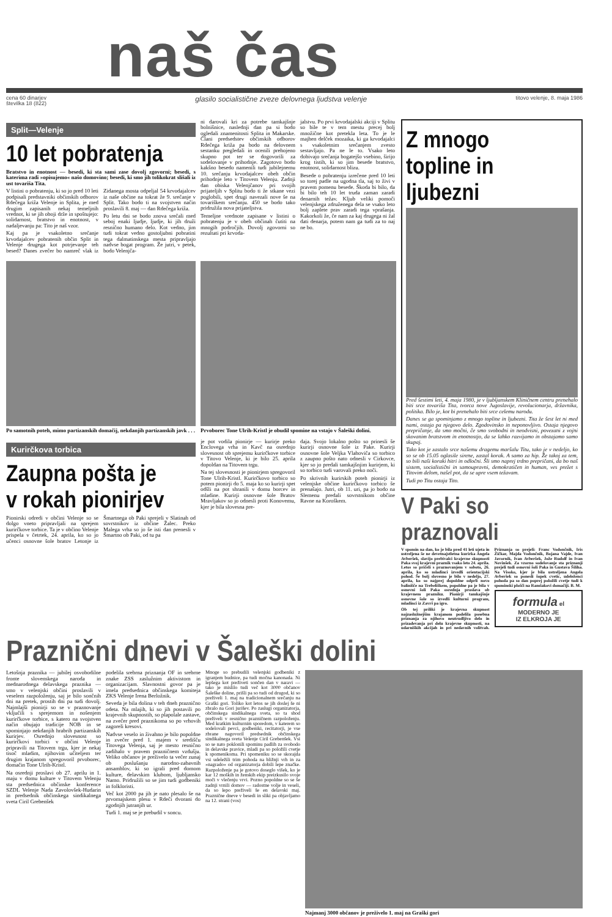naš čas
cena 60 dinarjev
številka 18 (822) glasilo socialistične zveze delovnega ljudstva velenje titovo velenje, 8. maja 1986
Split—Velenje
10 let pobratenja
Bratstvo in enotnost — besedi, ki sta sami zase dovolj zgovorni; besedi, s katerima radi »opisujemo« našo domovino; besedi, ki smo jih tolikokrat slišali iz ust tovariša Tita.
V listini o pobratenju, ki so jo pred 10 leti podpisali predstavniki občinskih odborov Rdečega križa Velenje in Splita, je med drugim zapisanih nekaj temeljnih vrednot, ki se jih oboji drže in spoštujejo: solidarnost, bratstvo in enotnost, v nadaljevanju pa: Tito je naš vzor.
Kaj pa je vsakoletno srečanje krvodajalcev pobratenih občin Split in Velenje drugega kot potrjevanje teh besed? Danes zvečer bo namreč vlak iz Zidanega mosta odpeljal 54 krvodajalcev iz naše občine na tokrat že 9. srečanje v Split. Tako bodo ti na svojstven način proslavili 8. maj — dan Rdečega križa.
Po letu dni se bodo znova srečali med seboj enaki ljudje, ljudje, ki jih druži resnično humano delo. Kot vedno, jim tudi tokrat vedno gostoljubni pobratini tega dalmatinskega mesta pripravljajo nadvse bogat program. Že jutri, v petek, bodo Velenjča-
ni darovali kri za potrebe tamkajšnje bolnišnice, naslednji dan pa si bodo ogledali znamenitosti Splita in Makarske. Člani predsedstev občinskih odborov Rdečega križa pa bodo na delovnem sestanku pregledali in ocenili prehojeno skupno pot ter se dogovorili za sodelovanje v prihodnje. Zagotovo bodo kakšno besedo namenili tudi jubilejnemu 10. srečanju krvodajalcev obeh občin prihodnje leto v Titovem Velenju. Zadnji dan obiska Velenjčanov pri svojih prijateljih v Splitu bodo ti že stkane vezi poglobili, spet drugi navezali nove še na tovariškem srečanju. 450 se bodo tako pridružila nova prijateljstva.
Temeljne vrednote zapisane v listini o pobratenju je v obeh občinah čutiti na mnogih področjih. Dovolj zgovorni so rezultati pri krvoda-
jalstvu. Po prvi krvodajalski akciji v Splitu so bile te v tem mestu precej bolj množične kot pretekla leta. To je le majhen delček mozaika, ki ga krvodajalci s vsakoletnim srečanjem zvesto sestavljajo. Pa ne le to. Vsako leto dobivajo srečanja bogatejšo vsebino, širijo krog tistih, ki so jim besede bratstvo, enotnost, solidarnost blizu.
Besede o pobratenju izrečene pred 10 leti so torej padle na ugodna tla, saj to živi v pravem pomenu besede. Škoda bi bilo, da bi bilo teh 10 let truda zaman zaradi denarnih težav. Kljub veliki pomoči velenjskega združenega dela se vsako leto bolj zaplete prav zaradi tega vprašanja. Kakorkoli že, če nam za kaj drugega ni žal dati denarja, potem nam ga tudi za to naj ne bo.
Po samotnih poteh, mimo partizanskih domačij, nekdanjih partizanskih javk . . .
Prvoborec Tone Ulrih-Kristl je obudil spomine na vstajo v Šaleški dolini.
Kurirčkova torbica
Zaupna pošta je v rokah pionirjev
Pionirski odredi v občini Velenje so se dolgo vneto pripravljali na sprejem kurirčkove torbice. Ta je v občino Velenje prispela v četrtek, 24. aprila, ko so jo učenci osnovne šole bratov Letonje iz Šmartnega ob Paki sprejeli v Slatinah od sovrstnikov iz občine Žalec. Preko Malega vrha so jo še isti dan prenesli v Šmartno ob Paki, od tu pa
je pot vodila pionirje — kurirje preko Enclovega vrha in Kavč na osrednjo slovesnost ob sprejemu kurirčkove torbice v Titovo Velenje, ki je bilo 25. aprila dopoldan na Titovem trgu.
Na tej slovesnosti je pionirjem spregovoril Tone Ulrih-Kristl. Kurirčkovo torbico so potem pionirji do 5. maja ko so kurirji spet odšli na pot shranili v domu borcev in mladine. Kurirji osnovne šole Bratov Mravljakov so jo odnesli proti Konovemu, kjer je bila slovesna pre-
daja. Svojo lokalno pošto so prinesli še kurirji osnovne šole iz Pake. Kurirji osnovne šole Veljka Vlahoviča so torbico z zaupno pošto nato odnesli v Cirkovce, kjer so jo predali tamkajšnjim kurirjem, ki so torbico tudi varovali preko noči.
Po skrivnih kurirskih poteh pionirji iz velenjske občine kurirčkovo torbico še prenašajo. Jutri, ob 11. uri, pa jo bodo na Slemenu predali sovrstnikom občine Ravne na Koroškem.
Z mnogo topline in ljubezni
Pred šestimi leti, 4. maja 1980, je v ljubljanskem Kliničnem centru prenehalo biti srce tovariša Tita, tvorca nove Jugoslavije, revolucionarja, državnika, politika. Bilo je, kot bi prenehalo biti srce celemu narodu.
Danes se ga spominjamo z mnogo topline in ljubezni. Tita že šest let ni med nami, ostaja pa njegovo delo. Zgodovinsko in neponovljivo. Ostaja njegovo prepričanje, da smo močni, če smo svobodni in neodvisni, povezani z vojni skovanim bratstvom in enotnostjo, da se lahko razvijamo in obstajamo samo skupaj.
Tako kot je zastalo srce našemu dragemu maršalu Titu, tako je v nedeljo, ko so se ob 15.05 oglasile sirene, zastal korak. A samo za hip. Že takoj za tem, so bili naši koraki hitri in odločni. Šli smo naprej trdno prepričani, da bo naš sistem, socialistični in samoupravni, demokratičen in human, ves prežet s Titovim delom, našel pot, da se upre vsem težavam.
Tudi po Titu ostaja Tito.
V Paki so praznovali
V spomin na dan, ko je bila pred 41 leti ujeta in ustreljena še ne devetnajstletna kurirka Angela Avberšek, slavijo prebivalci krajevne skupnosti Paka svoj krajevni praznik vsako leto 24. aprila. Letos so pričeli s praznovanjem v soboto, 26. aprila, ko so mladinci izvedli orientacijski pohod. Še bolj slovesno je bilo v nedeljo, 27. aprila, ko so najprej dopoldne odprli novo balinišče na Trebeliškem, popoldne pa je bila v osnovni šoli Paka osrednja proslava ob krajevnem prazniku. Pionirji tamkajšnje osnovne šole so izvedli kulturni program, mladinci iz Završ pa igro.
Ob tej priliki je krajevna skupnost najzaslužnejšim krajanom podelila posebna priznanja za njihovo neutrudljivo delo in prizadevanja pri delu krajevne skupnosti, na udarniških akcijah in pri nedavnih volitvah. Priznanja so prejeli: Franc Vodončnik, Iris Žičkar, Majda Vodončnik, Bojana Vajde, Ivan Javornik, Ivan Avberšek, Jože Rudolf in Ivan Novinšek. Za vzorno sodelovanje sta priznanji prejeli tudi osnovni šoli Paka in Gustava Šiliha. Na Visoko, kjer je bila ustreljena Angela Avberšek so ponesli šopek cvetic, udeleženci pohoda pa so dan poprej položili cvetje tudi k spominski plošči na Ramšakovi domačiji. B. M.
formula el
MODERNO JE
IZ ELKROJA JE
Praznični dnevi v Šaleški dolini
Letošnja praznika — jubilej osvobodilne fronte slovenskega naroda in mednarodnega delavskega praznika — smo v velenjski občini proslavili v veselem razpoloženju, saj je bilo sončnih dni na pretek, prostih dni pa tudi dovolj. Najmlajši pionirji so se v praznovanje vključili s sprejemom in nošenjem kurirčkove torbice, s katero na svojstven način obujajo tradicije NOB in se spominjajo nekdanjih hrabrih partizanskih kurirjev. Osrednjo slovesnost so kurirčkovi torbici v občini Velenje pripravili na Titovem trgu, kjer je nekaj tisoč mladim, njihovim učiteljem ter drugim krajanom spregovoril prvoborec, domačin Tone Ulrih-Kristl.
Na osrednji proslavi ob 27. aprilu in 1. maju v domu kulture v Titovem Velenju sta predsednica občinske konference SZDL Velenje Nada Zavolovšek-Hudarin in predsednik občinskega sindikalnega sveta Ciril Grebenšek
podelila srebrna priznanja OF in srebrne znake ZSS zaslužnim aktivistom in organizacijam. Slavnostni govor pa je imela predsednica občinskega komiteja ZKS Velenje Irena Berložnik.
Seveda je bila dolina v teh dneh praznično odeta. Na mlajih, ki so jih postavili po krajevnih skupnostih, so plapolale zastave, na zvečer pred praznikoma so po vrhovih zagoreli kresovi.
Nadvse veselo in živahno je bilo popoldne in zvečer pred 1. majem v središču Titovega Velenja, saj je mesto resnično zadihalo v pravem prazničnem vzdušju. Veliko občanov je preživelo ta večer zunaj ob poslušanju narodno-zabavnih ansamblov, ki so igrali pred domom kulture, delavskim klubom, ljubljansko Namo. Pridružili so se jim tudi godbeniki in folkloristi.
Več kot 2000 pa jih je nato plesalo še na prvomajskem plesu v Rdeči dvorani do zgodnjih jutranjih ur.
Tudi 1. maj se je prebudil v soncu.
Mnoge so prebudili velenjski godbeniki z igranjem budnice, pa tudi močna kanonada. Ni lepšega kot preživeti sončen dan v naravi — tako je mislilo tudi več kot 3000 občanov Šaleške doline, prišli pa so tudi od drugod, ki so preživeli 1. maj na tradicionalnem srečanju na Graški gori. Toliko kot letos se jih doslej še ni zbralo na Gori jurišev. Po zaslugi organizatorja, občinskega sindikalnega sveta, so ta shod preživeli v resnično prazničnem razpoloženju. Med kratkim kulturnim sporedom, v katerem so sodelovali pevci, godbeniki, recitatorji, je vse zbrane nagovoril predsednik občinskega sindikalnega sveta Velenje Ciril Grebenšek. Vsi so se nato poklonili spominu padlih za svobodo in delavske pravice, mladi pa so položili cvetje k spomenikoma. Pri spomeniku so se skorajda vsi udeležili trim pohoda na bližnji vrh in za »nagrado« od organizatorja dobili lepe značke. Razpoloženje pa je gotovo doseglo višek, ko je kar 12 moških in ženskih ekip preizkusilo svoje moči v vlečenju vrvi. Pozno popoldne so se še zadnji vrnili domov — radostne volje in veseli, da so lepo preživeli še en delavski maj. Praznične dneve v besedi in sliki pa objavljamo na 12. strani (vos)
Najmanj 3000 občanov je preživelo 1. maj na Graški gori